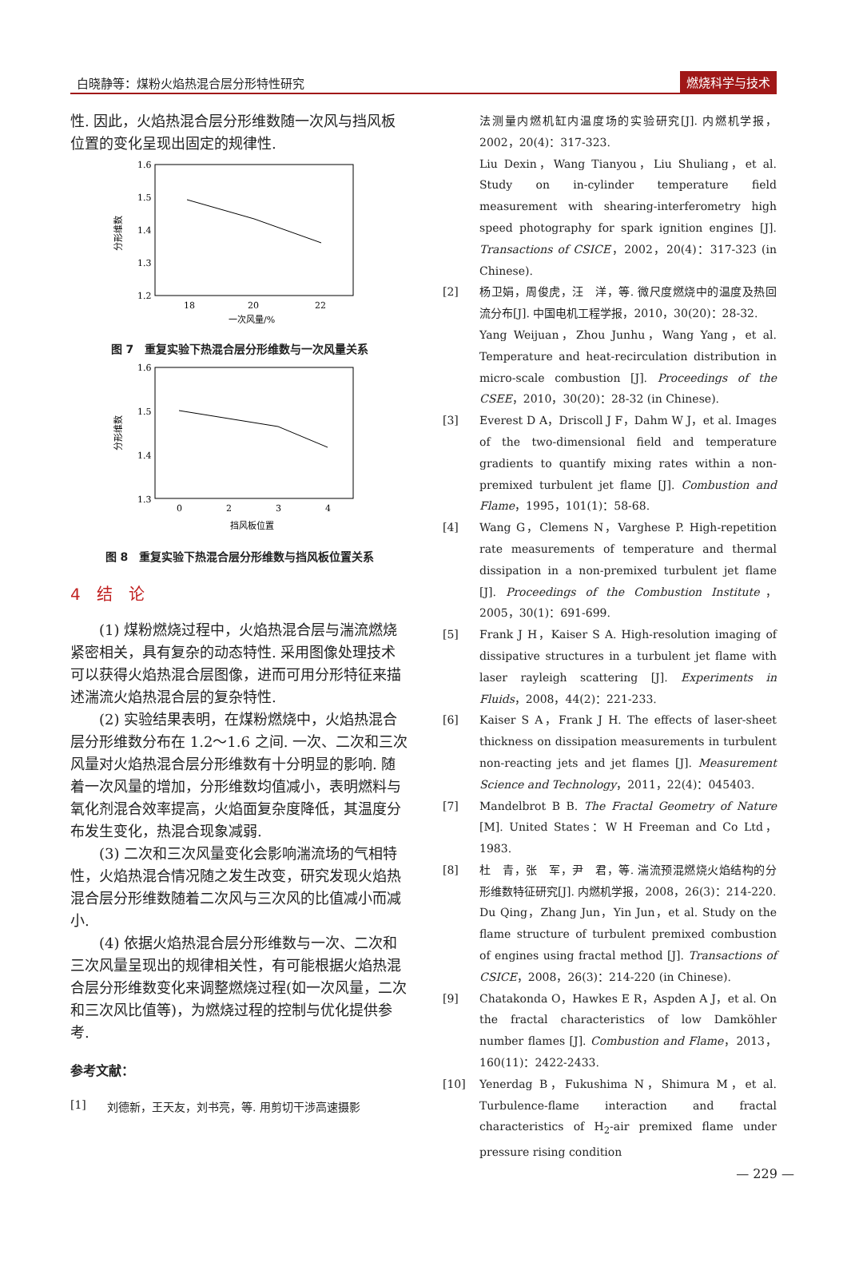白晓静等：煤粉火焰热混合层分形特性研究 燃烧科学与技术
性. 因此，火焰热混合层分形维数随一次风与挡风板位置的变化呈现出固定的规律性.
1.6
1.5
1.4
1.3
1.2
18
20
22
一次风量/%
分形维数
图 7　重复实验下热混合层分形维数与一次风量关系
1.6
1.5
1.4
1.3
0
2
3
4
挡风板位置
分形维数
图 8　重复实验下热混合层分形维数与挡风板位置关系
4　结　论
(1) 煤粉燃烧过程中，火焰热混合层与湍流燃烧紧密相关，具有复杂的动态特性. 采用图像处理技术可以获得火焰热混合层图像，进而可用分形特征来描述湍流火焰热混合层的复杂特性.
(2) 实验结果表明，在煤粉燃烧中，火焰热混合层分形维数分布在 1.2～1.6 之间. 一次、二次和三次风量对火焰热混合层分形维数有十分明显的影响. 随着一次风量的增加，分形维数均值减小，表明燃料与氧化剂混合效率提高，火焰面复杂度降低，其温度分布发生变化，热混合现象减弱.
(3) 二次和三次风量变化会影响湍流场的气相特性，火焰热混合情况随之发生改变，研究发现火焰热混合层分形维数随着二次风与三次风的比值减小而减小.
(4) 依据火焰热混合层分形维数与一次、二次和三次风量呈现出的规律相关性，有可能根据火焰热混合层分形维数变化来调整燃烧过程(如一次风量，二次和三次风比值等)，为燃烧过程的控制与优化提供参考.
参考文献：
[1] 刘德新，王天友，刘书亮，等. 用剪切干涉高速摄影
法测量内燃机缸内温度场的实验研究[J]. 内燃机学报，2002，20(4)：317-323.
Liu Dexin，Wang Tianyou，Liu Shuliang，et al. Study on in-cylinder temperature field measurement with shearing-interferometry high speed photography for spark ignition engines [J]. Transactions of CSICE，2002，20(4)：317-323 (in Chinese).
[2] 杨卫娟，周俊虎，汪　洋，等. 微尺度燃烧中的温度及热回流分布[J]. 中国电机工程学报，2010，30(20)：28-32.
Yang Weijuan，Zhou Junhu，Wang Yang，et al. Temperature and heat-recirculation distribution in micro-scale combustion [J]. Proceedings of the CSEE，2010，30(20)：28-32 (in Chinese).
[3] Everest D A，Driscoll J F，Dahm W J，et al. Images of the two-dimensional field and temperature gradients to quantify mixing rates within a non-premixed turbulent jet flame [J]. Combustion and Flame，1995，101(1)：58-68.
[4] Wang G，Clemens N，Varghese P. High-repetition rate measurements of temperature and thermal dissipation in a non-premixed turbulent jet flame [J]. Proceedings of the Combustion Institute，2005，30(1)：691-699.
[5] Frank J H，Kaiser S A. High-resolution imaging of dissipative structures in a turbulent jet flame with laser rayleigh scattering [J]. Experiments in Fluids，2008，44(2)：221-233.
[6] Kaiser S A，Frank J H. The effects of laser-sheet thickness on dissipation measurements in turbulent non-reacting jets and jet flames [J]. Measurement Science and Technology，2011，22(4)：045403.
[7] Mandelbrot B B. The Fractal Geometry of Nature [M]. United States：W H Freeman and Co Ltd，1983.
[8] 杜　青，张　军，尹　君，等. 湍流预混燃烧火焰结构的分形维数特征研究[J]. 内燃机学报，2008，26(3)：214-220.
Du Qing，Zhang Jun，Yin Jun，et al. Study on the flame structure of turbulent premixed combustion of engines using fractal method [J]. Transactions of CSICE，2008，26(3)：214-220 (in Chinese).
[9] Chatakonda O，Hawkes E R，Aspden A J，et al. On the fractal characteristics of low Damköhler number flames [J]. Combustion and Flame，2013，160(11)：2422-2433.
[10] Yenerdag B，Fukushima N，Shimura M，et al. Turbulence-flame interaction and fractal characteristics of H<sub>2</sub>-air premixed flame under pressure rising condition
— 229 —